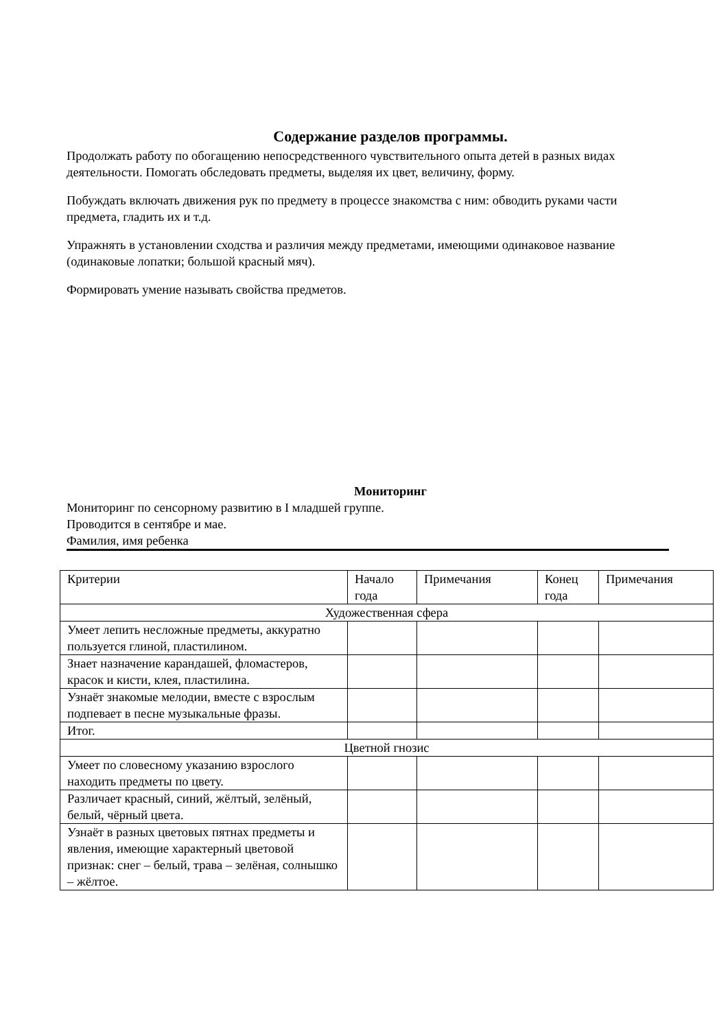Содержание разделов программы.
Продолжать работу по обогащению непосредственного чувствительного опыта детей в разных видах деятельности. Помогать обследовать предметы, выделяя их цвет, величину, форму.
Побуждать включать движения рук по предмету в процессе знакомства с ним: обводить руками части предмета, гладить их и т.д.
Упражнять в установлении сходства и различия между предметами, имеющими одинаковое название (одинаковые лопатки; большой красный мяч).
Формировать умение называть свойства предметов.
Мониторинг
Мониторинг по сенсорному развитию в I младшей группе.
Проводится в сентябре и мае.
Фамилия, имя ребенка
| Критерии | Начало года | Примечания | Конец года | Примечания |
| Художественная сфера | | | | |
| Умеет лепить несложные предметы, аккуратно пользуется глиной, пластилином. | | | | |
| Знает назначение карандашей, фломастеров, красок и кисти, клея, пластилина. | | | | |
| Узнаёт знакомые мелодии, вместе с взрослым подпевает в песне музыкальные фразы. | | | | |
| Итог. | | | | |
| Цветной гнозис | | | | |
| Умеет по словесному указанию взрослого находить предметы по цвету. | | | | |
| Различает красный, синий, жёлтый, зелёный, белый, чёрный цвета. | | | | |
| Узнаёт в разных цветовых пятнах предметы и явления, имеющие характерный цветовой признак: снег – белый, трава – зелёная, солнышко – жёлтое. | | | | |